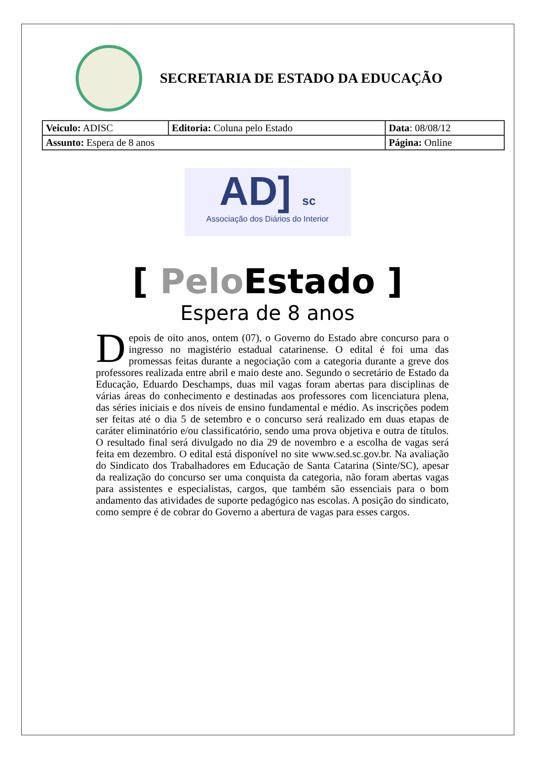SECRETARIA DE ESTADO DA EDUCAÇÃO
| Veiculo: ADISC | Editoria: Coluna pelo Estado | Data : 08/08/12 |
| Assunto: Espera de 8 anos | | Página: Online |
AD] sc
Associação dos Diários do Interior
[ Pelo Estado ]
Espera de 8 anos
Depois de oito anos, ontem (07), o Governo do Estado abre concurso para o ingresso no magistério estadual catarinense. O edital é foi uma das promessas feitas durante a negociação com a categoria durante a greve dos professores realizada entre abril e maio deste ano. Segundo o secretário de Estado da Educação, Eduardo Deschamps, duas mil vagas foram abertas para disciplinas de várias áreas do conhecimento e destinadas aos professores com licenciatura plena, das séries iniciais e dos níveis de ensino fundamental e médio. As inscrições podem ser feitas até o dia 5 de setembro e o concurso será realizado em duas etapas de caráter eliminatório e/ou classificatório, sendo uma prova objetiva e outra de títulos. O resultado final será divulgado no dia 29 de novembro e a escolha de vagas será feita em dezembro. O edital está disponível no site www.sed.sc.gov.br. Na avaliação do Sindicato dos Trabalhadores em Educação de Santa Catarina (Sinte/SC), apesar da realização do concurso ser uma conquista da categoria, não foram abertas vagas para assistentes e especialistas, cargos, que também são essenciais para o bom andamento das atividades de suporte pedagógico nas escolas. A posição do sindicato, como sempre é de cobrar do Governo a abertura de vagas para esses cargos.